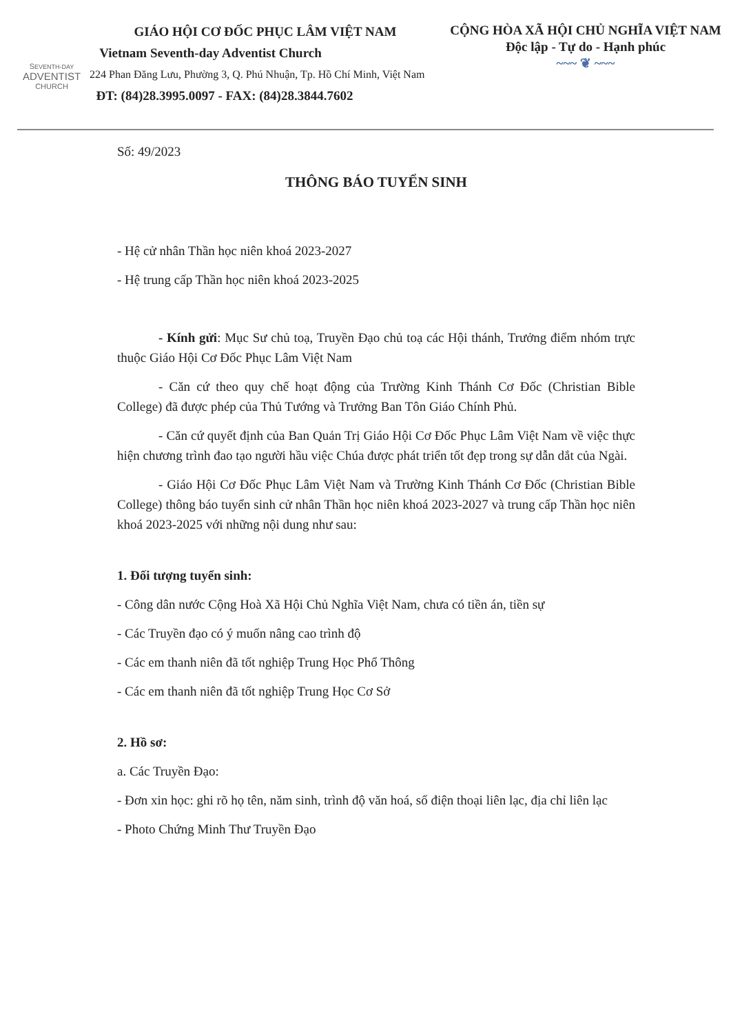SEVENTH-DAY
ADVENTIST
CHURCH
GIÁO HỘI CƠ ĐỐC PHỤC LÂM VIỆT NAM
Vietnam Seventh-day Adventist Church
224 Phan Đăng Lưu, Phường 3, Q. Phú Nhuận, Tp. Hồ Chí Minh, Việt Nam
ĐT: (84)28.3995.0097 - FAX: (84)28.3844.7602
CỘNG HÒA XÃ HỘI CHỦ NGHĨA VIỆT NAM
Độc lập - Tự do - Hạnh phúc
~~~ ❦ ~~~
Số: 49/2023
THÔNG BÁO TUYỂN SINH
- Hệ cử nhân Thần học niên khoá 2023-2027
- Hệ trung cấp Thần học niên khoá 2023-2025
- Kính gửi: Mục Sư chủ toạ, Truyền Đạo chủ toạ các Hội thánh, Trưởng điểm nhóm trực thuộc Giáo Hội Cơ Đốc Phục Lâm Việt Nam
- Căn cứ theo quy chế hoạt động của Trường Kinh Thánh Cơ Đốc (Christian Bible College) đã được phép của Thủ Tướng và Trưởng Ban Tôn Giáo Chính Phủ.
- Căn cứ quyết định của Ban Quản Trị Giáo Hội Cơ Đốc Phục Lâm Việt Nam về việc thực hiện chương trình đao tạo người hầu việc Chúa được phát triển tốt đẹp trong sự dẫn dắt của Ngài.
- Giáo Hội Cơ Đốc Phục Lâm Việt Nam và Trường Kinh Thánh Cơ Đốc (Christian Bible College) thông báo tuyển sinh cử nhân Thần học niên khoá 2023-2027 và trung cấp Thần học niên khoá 2023-2025 với những nội dung như sau:
1. Đối tượng tuyển sinh:
- Công dân nước Cộng Hoà Xã Hội Chủ Nghĩa Việt Nam, chưa có tiền án, tiền sự
- Các Truyền đạo có ý muốn nâng cao trình độ
- Các em thanh niên đã tốt nghiệp Trung Học Phổ Thông
- Các em thanh niên đã tốt nghiệp Trung Học Cơ Sở
2. Hồ sơ:
a. Các Truyền Đạo:
- Đơn xin học: ghi rõ họ tên, năm sinh, trình độ văn hoá, số điện thoại liên lạc, địa chỉ liên lạc
- Photo Chứng Minh Thư Truyền Đạo